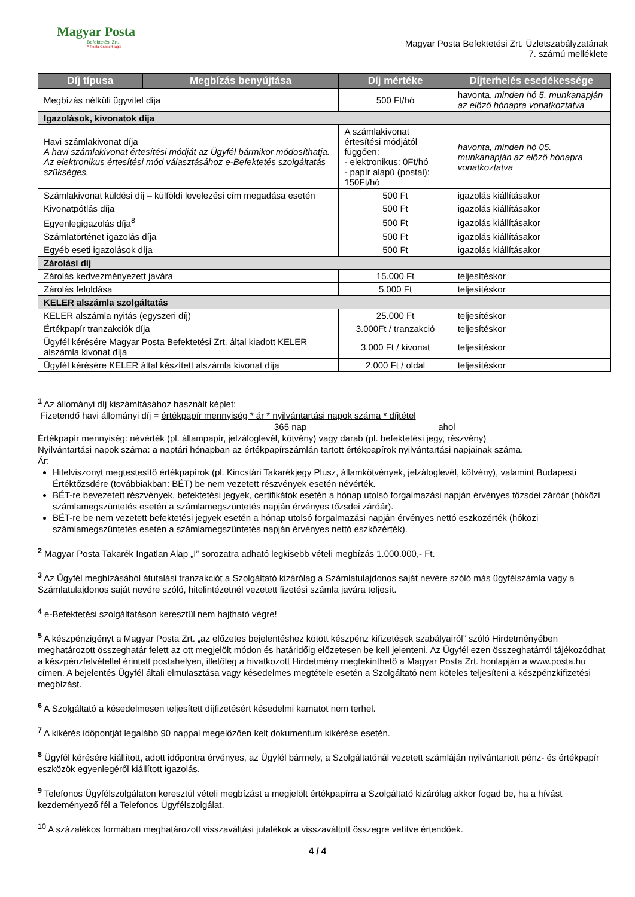Magyar Posta
Befektetési Zrt.
A Posta Csoport tagja
Magyar Posta Befektetési Zrt. Üzletszabályzatának
7. számú melléklete
| Díj típusa | Megbízás benyújtása | Díj mértéke | Díjterhelés esedékessége |
| --- | --- | --- | --- |
| Megbízás nélküli ügyvitel díja | | 500 Ft/hó | havonta, minden hó 5. munkanapján az előző hónapra vonatkoztatva |
| Igazolások, kivonatok díja | | | |
| Havi számlakivonat díja A havi számlakivonat értesítési módját az Ügyfél bármikor módosíthatja. Az elektronikus értesítési mód választásához e-Befektetés szolgáltatás szükséges. | | A számlakivonat értesítési módjától függően: - elektronikus: 0Ft/hó - papír alapú (postai): 150Ft/hó | havonta, minden hó 05. munkanapján az előző hónapra vonatkoztatva |
| Számlakivonat küldési díj – külföldi levelezési cím megadása esetén | | 500 Ft | igazolás kiállításakor |
| Kivonatpótlás díja | | 500 Ft | igazolás kiállításakor |
| Egyenlegigazolás díja<sup>8</sup> | | 500 Ft | igazolás kiállításakor |
| Számlatörténet igazolás díja | | 500 Ft | igazolás kiállításakor |
| Egyéb eseti igazolások díja | | 500 Ft | igazolás kiállításakor |
| Zárolási díj | | | |
| Zárolás kedvezményezett javára | | 15.000 Ft | teljesítéskor |
| Zárolás feloldása | | 5.000 Ft | teljesítéskor |
| KELER alszámla szolgáltatás | | | |
| KELER alszámla nyitás (egyszeri díj) | | 25.000 Ft | teljesítéskor |
| Értékpapír tranzakciók díja | | 3.000Ft / tranzakció | teljesítéskor |
| Ügyfél kérésére Magyar Posta Befektetési Zrt. által kiadott KELER alszámla kivonat díja | | 3.000 Ft / kivonat | teljesítéskor |
| Ügyfél kérésére KELER által készített alszámla kivonat díja | | 2.000 Ft / oldal | teljesítéskor |
<sup>1</sup> Az állományi díj kiszámításához használt képlet:
Fizetendő havi állományi díj = értékpapír mennyiség * ár * nyilvántartási napok száma * díjtétel
365 nap ahol
Értékpapír mennyiség: névérték (pl. állampapír, jelzáloglevél, kötvény) vagy darab (pl. befektetési jegy, részvény)
Nyilvántartási napok száma: a naptári hónapban az értékpapírszámlán tartott értékpapírok nyilvántartási napjainak száma.
Ár:
Hitelviszonyt megtestesítő értékpapírok (pl. Kincstári Takarékjegy Plusz, államkötvények, jelzáloglevél, kötvény), valamint Budapesti Értéktőzsdére (továbbiakban: BÉT) be nem vezetett részvények esetén névérték.
BÉT-re bevezetett részvények, befektetési jegyek, certifikátok esetén a hónap utolsó forgalmazási napján érvényes tőzsdei záróár (hóközi számlamegszüntetés esetén a számlamegszüntetés napján érvényes tőzsdei záróár).
BÉT-re be nem vezetett befektetési jegyek esetén a hónap utolsó forgalmazási napján érvényes nettó eszközérték (hóközi számlamegszüntetés esetén a számlamegszüntetés napján érvényes nettó eszközérték).
<sup>2</sup> Magyar Posta Takarék Ingatlan Alap „I” sorozatra adható legkisebb vételi megbízás 1.000.000,- Ft.
<sup>3</sup> Az Ügyfél megbízásából átutalási tranzakciót a Szolgáltató kizárólag a Számlatulajdonos saját nevére szóló más ügyfélszámla vagy a Számlatulajdonos saját nevére szóló, hitelintézetnél vezetett fizetési számla javára teljesít.
<sup>4</sup> e-Befektetési szolgáltatáson keresztül nem hajtható végre!
<sup>5</sup> A készpénzigényt a Magyar Posta Zrt. „az előzetes bejelentéshez kötött készpénz kifizetések szabályairól” szóló Hirdetményében meghatározott összeghatár felett az ott megjelölt módon és határidőig előzetesen be kell jelenteni. Az Ügyfél ezen összeghatárról tájékozódhat a készpénzfelvétellel érintett postahelyen, illetőleg a hivatkozott Hirdetmény megtekinthető a Magyar Posta Zrt. honlapján a www.posta.hu címen. A bejelentés Ügyfél általi elmulasztása vagy késedelmes megtétele esetén a Szolgáltató nem köteles teljesíteni a készpénzkifizetési megbízást.
<sup>6</sup> A Szolgáltató a késedelmesen teljesített díjfizetésért késedelmi kamatot nem terhel.
<sup>7</sup> A kikérés időpontját legalább 90 nappal megelőzően kelt dokumentum kikérése esetén.
<sup>8</sup> Ügyfél kérésére kiállított, adott időpontra érvényes, az Ügyfél bármely, a Szolgáltatónál vezetett számláján nyilvántartott pénz- és értékpapír eszközök egyenlegéről kiállított igazolás.
<sup>9</sup> Telefonos Ügyfélszolgálaton keresztül vételi megbízást a megjelölt értékpapírra a Szolgáltató kizárólag akkor fogad be, ha a hívást kezdeményező fél a Telefonos Ügyfélszolgálat.
<sup>10</sup> A százalékos formában meghatározott visszaváltási jutalékok a visszaváltott összegre vetítve értendőek.
4 / 4